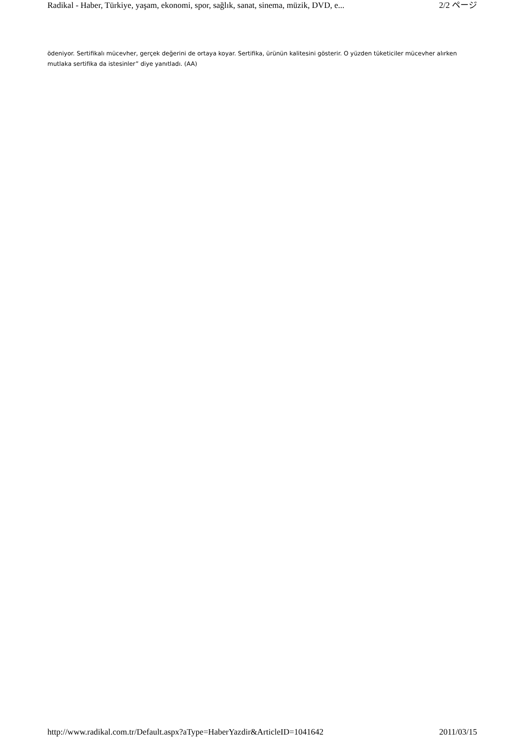Radikal - Haber, Türkiye, yaşam, ekonomi, spor, sağlık, sanat, sinema, müzik, DVD, e... 2/2 ページ
ödeniyor. Sertifikalı mücevher, gerçek değerini de ortaya koyar. Sertifika, ürünün kalitesini gösterir. O yüzden tüketiciler mücevher alırken mutlaka sertifika da istesinler” diye yanıtladı. (AA)
http://www.radikal.com.tr/Default.aspx?aType=HaberYazdir&ArticleID=1041642 2011/03/15